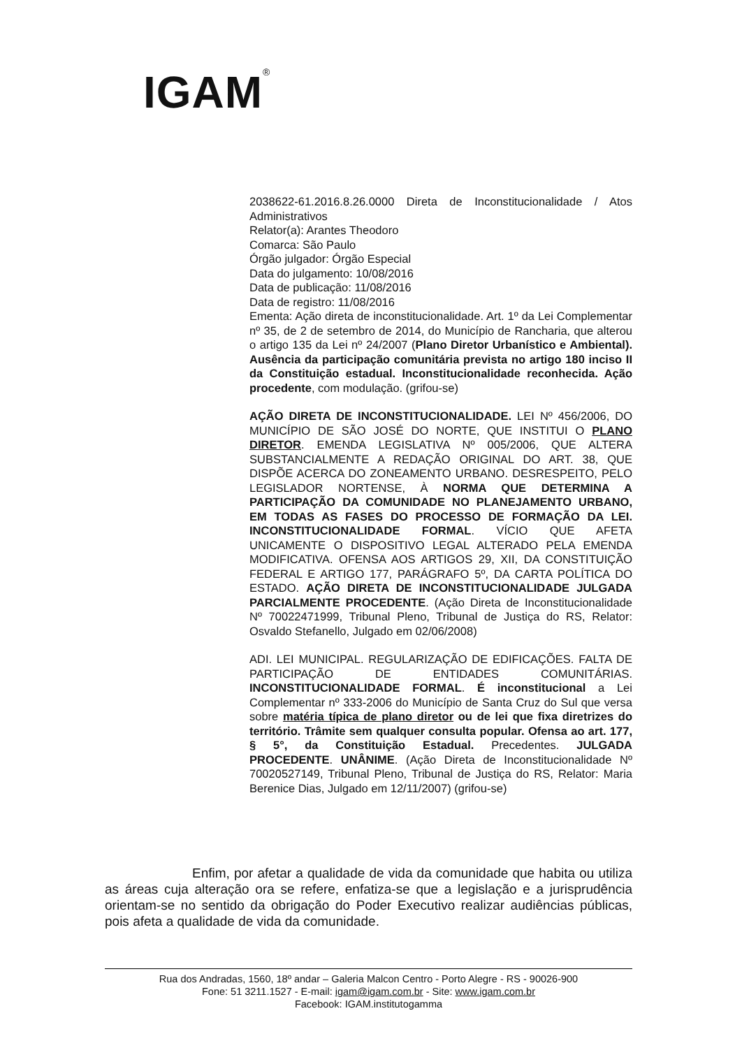IGAM<sup>®</sup>
2038622-61.2016.8.26.0000 Direta de Inconstitucionalidade / Atos Administrativos
Relator(a): Arantes Theodoro
Comarca: São Paulo
Órgão julgador: Órgão Especial
Data do julgamento: 10/08/2016
Data de publicação: 11/08/2016
Data de registro: 11/08/2016
Ementa: Ação direta de inconstitucionalidade. Art. 1º da Lei Complementar nº 35, de 2 de setembro de 2014, do Município de Rancharia, que alterou o artigo 135 da Lei nº 24/2007 (Plano Diretor Urbanístico e Ambiental). Ausência da participação comunitária prevista no artigo 180 inciso II da Constituição estadual. Inconstitucionalidade reconhecida. Ação procedente, com modulação. (grifou-se)
AÇÃO DIRETA DE INCONSTITUCIONALIDADE. LEI Nº 456/2006, DO MUNICÍPIO DE SÃO JOSÉ DO NORTE, QUE INSTITUI O PLANO DIRETOR. EMENDA LEGISLATIVA Nº 005/2006, QUE ALTERA SUBSTANCIALMENTE A REDAÇÃO ORIGINAL DO ART. 38, QUE DISPÕE ACERCA DO ZONEAMENTO URBANO. DESRESPEITO, PELO LEGISLADOR NORTENSE, À NORMA QUE DETERMINA A PARTICIPAÇÃO DA COMUNIDADE NO PLANEJAMENTO URBANO, EM TODAS AS FASES DO PROCESSO DE FORMAÇÃO DA LEI. INCONSTITUCIONALIDADE FORMAL. VÍCIO QUE AFETA UNICAMENTE O DISPOSITIVO LEGAL ALTERADO PELA EMENDA MODIFICATIVA. OFENSA AOS ARTIGOS 29, XII, DA CONSTITUIÇÃO FEDERAL E ARTIGO 177, PARÁGRAFO 5º, DA CARTA POLÍTICA DO ESTADO. AÇÃO DIRETA DE INCONSTITUCIONALIDADE JULGADA PARCIALMENTE PROCEDENTE. (Ação Direta de Inconstitucionalidade Nº 70022471999, Tribunal Pleno, Tribunal de Justiça do RS, Relator: Osvaldo Stefanello, Julgado em 02/06/2008)
ADI. LEI MUNICIPAL. REGULARIZAÇÃO DE EDIFICAÇÕES. FALTA DE PARTICIPAÇÃO DE ENTIDADES COMUNITÁRIAS. INCONSTITUCIONALIDADE FORMAL. É inconstitucional a Lei Complementar nº 333-2006 do Município de Santa Cruz do Sul que versa sobre matéria típica de plano diretor ou de lei que fixa diretrizes do território. Trâmite sem qualquer consulta popular. Ofensa ao art. 177, § 5°, da Constituição Estadual. Precedentes. JULGADA PROCEDENTE. UNÂNIME. (Ação Direta de Inconstitucionalidade Nº 70020527149, Tribunal Pleno, Tribunal de Justiça do RS, Relator: Maria Berenice Dias, Julgado em 12/11/2007) (grifou-se)
Enfim, por afetar a qualidade de vida da comunidade que habita ou utiliza as áreas cuja alteração ora se refere, enfatiza-se que a legislação e a jurisprudência orientam-se no sentido da obrigação do Poder Executivo realizar audiências públicas, pois afeta a qualidade de vida da comunidade.
Rua dos Andradas, 1560, 18º andar – Galeria Malcon Centro - Porto Alegre - RS - 90026-900
Fone: 51 3211.1527 - E-mail: igam@igam.com.br - Site: www.igam.com.br
Facebook: IGAM.institutogamma